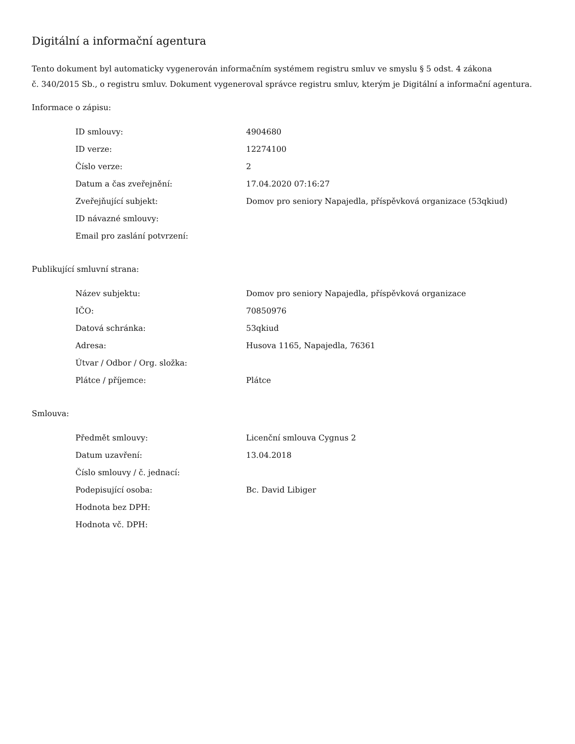Digitální a informační agentura
Tento dokument byl automaticky vygenerován informačním systémem registru smluv ve smyslu § 5 odst. 4 zákona
č. 340/2015 Sb., o registru smluv. Dokument vygeneroval správce registru smluv, kterým je Digitální a informační agentura.
Informace o zápisu:
| ID smlouvy: | 4904680 |
| ID verze: | 12274100 |
| Číslo verze: | 2 |
| Datum a čas zveřejnění: | 17.04.2020 07:16:27 |
| Zveřejňující subjekt: | Domov pro seniory Napajedla, příspěvková organizace (53qkiud) |
| ID návazné smlouvy: | |
| Email pro zaslání potvrzení: | |
Publikující smluvní strana:
| Název subjektu: | Domov pro seniory Napajedla, příspěvková organizace |
| IČO: | 70850976 |
| Datová schránka: | 53qkiud |
| Adresa: | Husova 1165, Napajedla, 76361 |
| Útvar / Odbor / Org. složka: | |
| Plátce / příjemce: | Plátce |
Smlouva:
| Předmět smlouvy: | Licenční smlouva Cygnus 2 |
| Datum uzavření: | 13.04.2018 |
| Číslo smlouvy / č. jednací: | |
| Podepisující osoba: | Bc. David Libiger |
| Hodnota bez DPH: | |
| Hodnota vč. DPH: | |